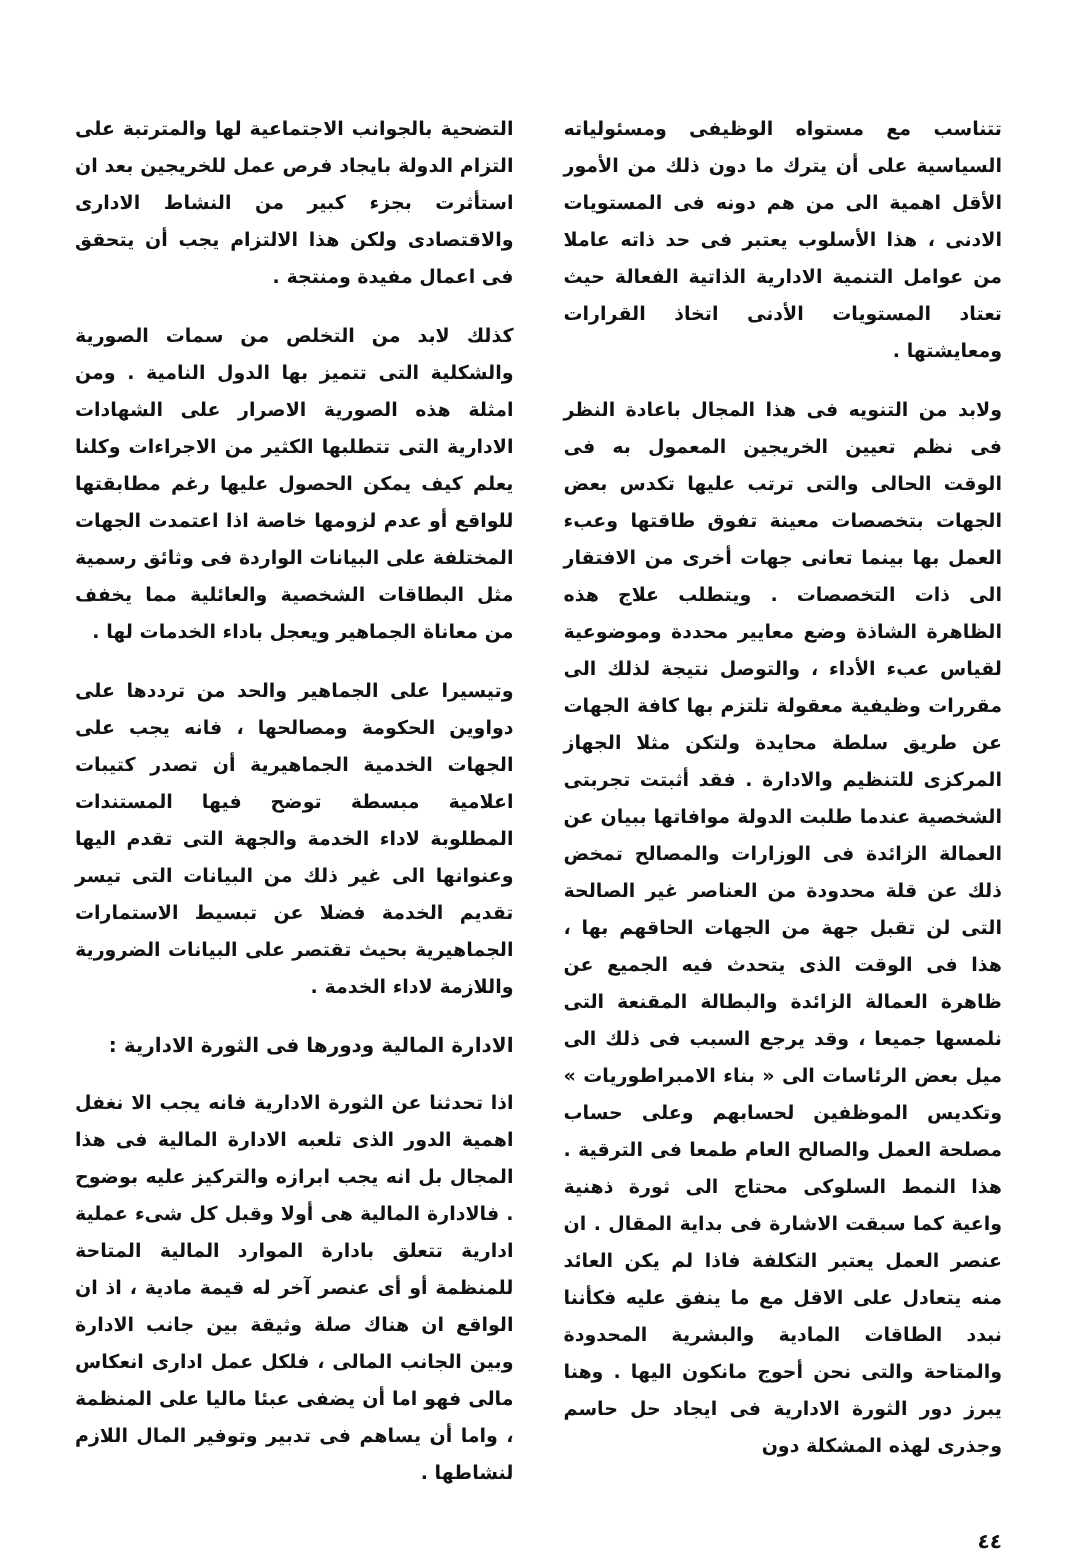تتناسب مع مستواه الوظيفى ومسئولياته السياسية على أن يترك ما دون ذلك من الأمور الأقل اهمية الى من هم دونه فى المستويات الادنى ، هذا الأسلوب يعتبر فى حد ذاته عاملا من عوامل التنمية الادارية الذاتية الفعالة حيث تعتاد المستويات الأدنى اتخاذ القرارات ومعايشتها .
ولابد من التنويه فى هذا المجال باعادة النظر فى نظم تعيين الخريجين المعمول به فى الوقت الحالى والتى ترتب عليها تكدس بعض الجهات بتخصصات معينة تفوق طاقتها وعبء العمل بها بينما تعانى جهات أخرى من الافتقار الى ذات التخصصات . ويتطلب علاج هذه الظاهرة الشاذة وضع معايير محددة وموضوعية لقياس عبء الأداء ، والتوصل نتيجة لذلك الى مقررات وظيفية معقولة تلتزم بها كافة الجهات عن طريق سلطة محايدة ولتكن مثلا الجهاز المركزى للتنظيم والادارة . فقد أثبتت تجربتى الشخصية عندما طلبت الدولة موافاتها ببيان عن العمالة الزائدة فى الوزارات والمصالح تمخض ذلك عن قلة محدودة من العناصر غير الصالحة التى لن تقبل جهة من الجهات الحاقهم بها ، هذا فى الوقت الذى يتحدث فيه الجميع عن ظاهرة العمالة الزائدة والبطالة المقنعة التى نلمسها جميعا ، وقد يرجع السبب فى ذلك الى ميل بعض الرئاسات الى « بناء الامبراطوريات » وتكديس الموظفين لحسابهم وعلى حساب مصلحة العمل والصالح العام طمعا فى الترقية . هذا النمط السلوكى محتاج الى ثورة ذهنية واعية كما سبقت الاشارة فى بداية المقال . ان عنصر العمل يعتبر التكلفة فاذا لم يكن العائد منه يتعادل على الاقل مع ما ينفق عليه فكأننا نبدد الطاقات المادية والبشرية المحدودة والمتاحة والتى نحن أحوج مانكون اليها . وهنا يبرز دور الثورة الادارية فى ايجاد حل حاسم وجذرى لهذه المشكلة دون
التضحية بالجوانب الاجتماعية لها والمترتبة على التزام الدولة بايجاد فرص عمل للخريجين بعد ان استأثرت بجزء كبير من النشاط الادارى والاقتصادى ولكن هذا الالتزام يجب أن يتحقق فى اعمال مفيدة ومنتجة .
كذلك لابد من التخلص من سمات الصورية والشكلية التى تتميز بها الدول النامية . ومن امثلة هذه الصورية الاصرار على الشهادات الادارية التى تتطلبها الكثير من الاجراءات وكلنا يعلم كيف يمكن الحصول عليها رغم مطابقتها للواقع أو عدم لزومها خاصة اذا اعتمدت الجهات المختلفة على البيانات الواردة فى وثائق رسمية مثل البطاقات الشخصية والعائلية مما يخفف من معاناة الجماهير ويعجل باداء الخدمات لها .
وتيسيرا على الجماهير والحد من ترددها على دواوين الحكومة ومصالحها ، فانه يجب على الجهات الخدمية الجماهيرية أن تصدر كتيبات اعلامية مبسطة توضح فيها المستندات المطلوبة لاداء الخدمة والجهة التى تقدم اليها وعنوانها الى غير ذلك من البيانات التى تيسر تقديم الخدمة فضلا عن تبسيط الاستمارات الجماهيرية بحيث تقتصر على البيانات الضرورية واللازمة لاداء الخدمة .
الادارة المالية ودورها فى الثورة الادارية :
اذا تحدثنا عن الثورة الادارية فانه يجب الا نغفل اهمية الدور الذى تلعبه الادارة المالية فى هذا المجال بل انه يجب ابرازه والتركيز عليه بوضوح . فالادارة المالية هى أولا وقبل كل شىء عملية ادارية تتعلق بادارة الموارد المالية المتاحة للمنظمة أو أى عنصر آخر له قيمة مادية ، اذ ان الواقع ان هناك صلة وثيقة بين جانب الادارة وبين الجانب المالى ، فلكل عمل ادارى انعكاس مالى فهو اما أن يضفى عبئا ماليا على المنظمة ، واما أن يساهم فى تدبير وتوفير المال اللازم لنشاطها .
٤٤